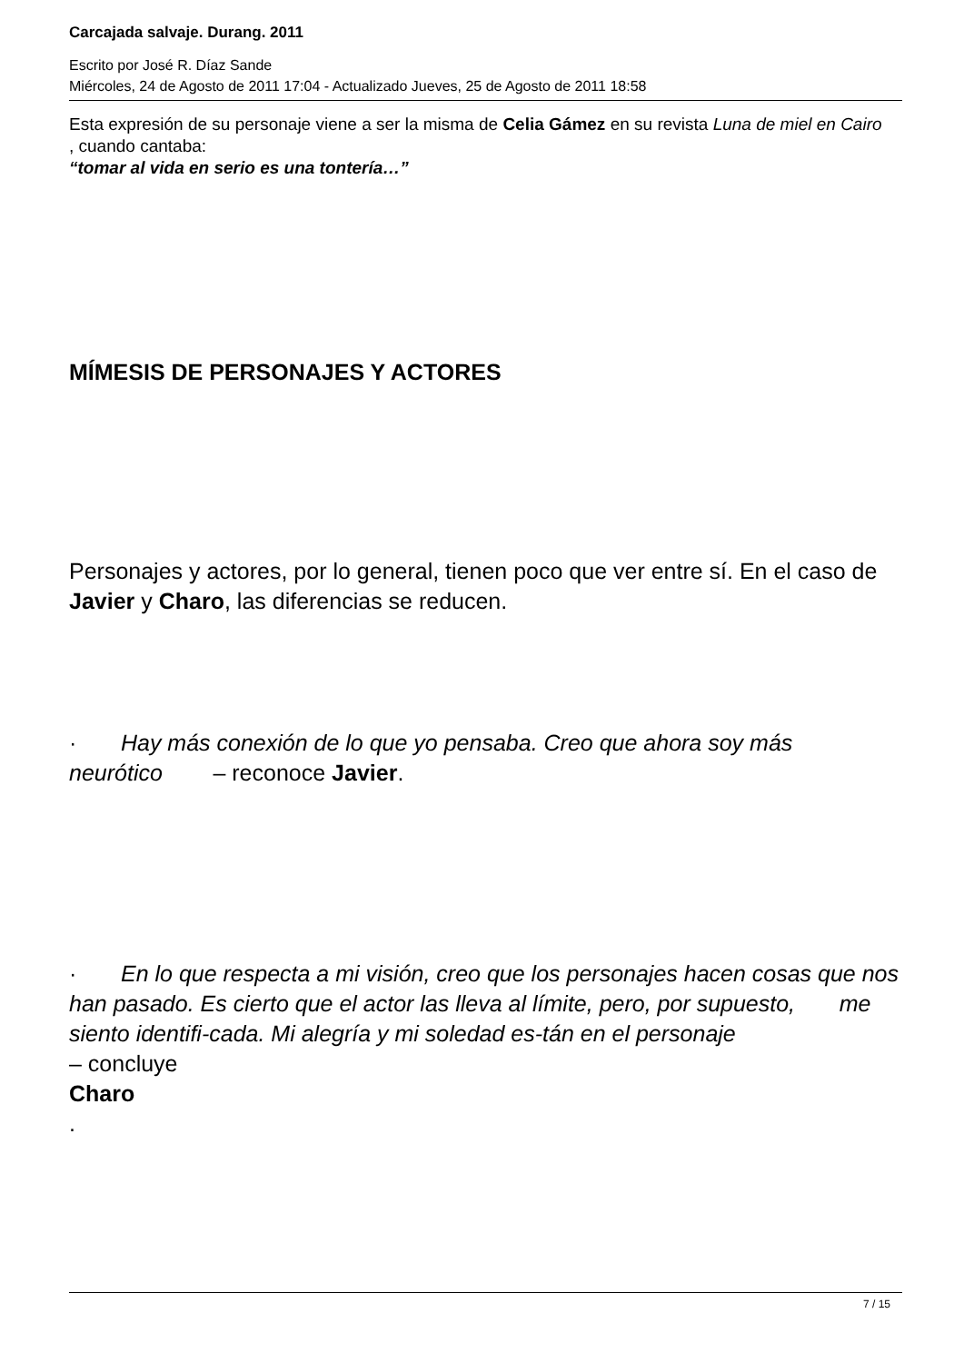Carcajada salvaje. Durang. 2011
Escrito por José R. Díaz Sande
Miércoles, 24 de Agosto de 2011 17:04 - Actualizado Jueves, 25 de Agosto de 2011 18:58
Esta expresión de su personaje viene a ser la misma de Celia Gámez en su revista Luna de miel en Cairo
, cuando cantaba:
“tomar al vida en serio es una tontería…”
MÍMESIS DE PERSONAJES Y ACTORES
Personajes y actores, por lo general, tienen poco que ver entre sí. En el caso de Javier y Charo, las diferencias se reducen.
· Hay más conexión de lo que yo pensaba. Creo que ahora soy más neurótico – reconoce Javier.
· En lo que respecta a mi visión, creo que los personajes hacen cosas que nos han pasado. Es cierto que el actor las lleva al límite, pero, por supuesto, me siento identifi-cada. Mi alegría y mi soledad es-tán en el personaje
– concluye
Charo
.
7 / 15